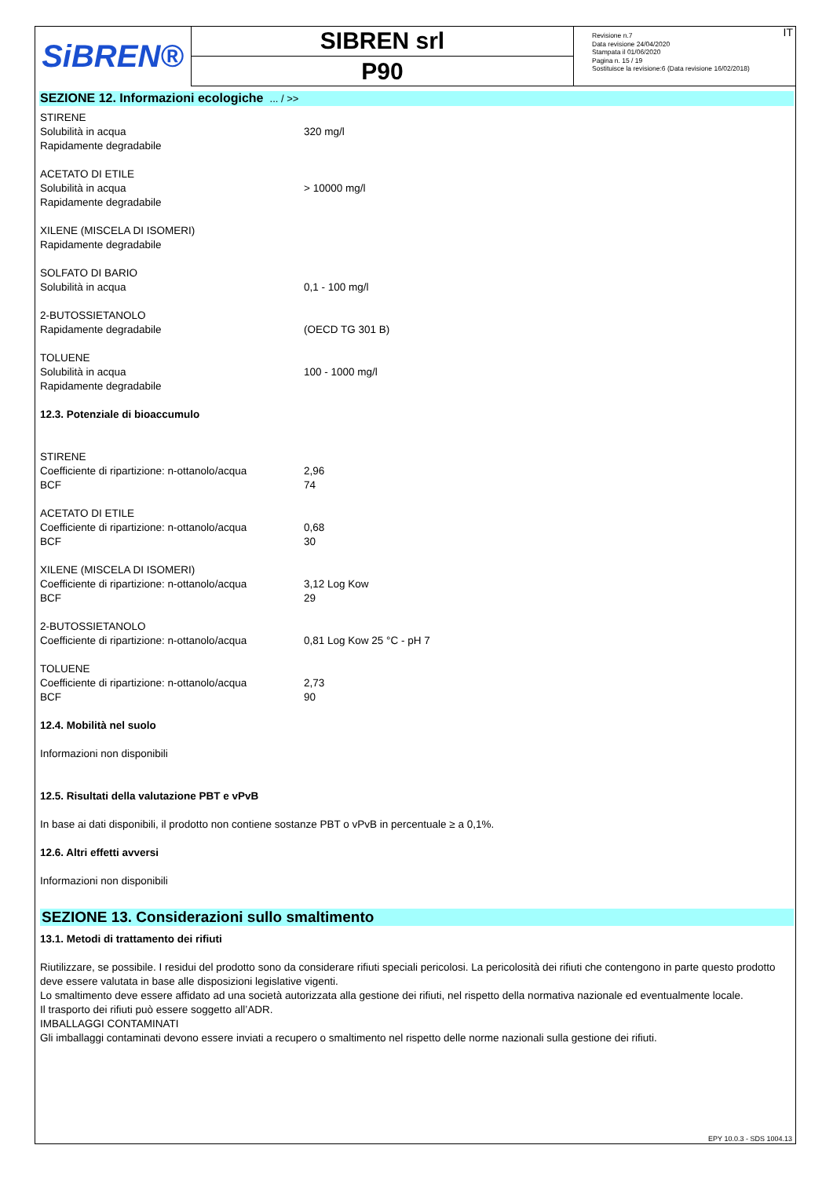SiBREN®
SIBREN srl
P90
Revisione n.7
Data revisione 24/04/2020
Stampata il 01/06/2020
Pagina n. 15 / 19
Sostituisce la revisione:6 (Data revisione 16/02/2018)
IT
SEZIONE 12. Informazioni ecologiche ... / >>
| STIRENE | |
| Solubilità in acqua | 320 mg/l |
| Rapidamente degradabile | |
| ACETATO DI ETILE | |
| Solubilità in acqua | > 10000 mg/l |
| Rapidamente degradabile | |
| XILENE (MISCELA DI ISOMERI) | |
| Rapidamente degradabile | |
| SOLFATO DI BARIO | |
| Solubilità in acqua | 0,1 - 100 mg/l |
| 2-BUTOSSIETANOLO | |
| Rapidamente degradabile | (OECD TG 301 B) |
| TOLUENE | |
| Solubilità in acqua | 100 - 1000 mg/l |
| Rapidamente degradabile | |
12.3. Potenziale di bioaccumulo
| STIRENE | |
| Coefficiente di ripartizione: n-ottanolo/acqua | 2,96 |
| BCF | 74 |
| ACETATO DI ETILE | |
| Coefficiente di ripartizione: n-ottanolo/acqua | 0,68 |
| BCF | 30 |
| XILENE (MISCELA DI ISOMERI) | |
| Coefficiente di ripartizione: n-ottanolo/acqua | 3,12 Log Kow |
| BCF | 29 |
| 2-BUTOSSIETANOLO | |
| Coefficiente di ripartizione: n-ottanolo/acqua | 0,81 Log Kow 25 °C - pH 7 |
| TOLUENE | |
| Coefficiente di ripartizione: n-ottanolo/acqua | 2,73 |
| BCF | 90 |
12.4. Mobilità nel suolo
Informazioni non disponibili
12.5. Risultati della valutazione PBT e vPvB
In base ai dati disponibili, il prodotto non contiene sostanze PBT o vPvB in percentuale ≥ a 0,1%.
12.6. Altri effetti avversi
Informazioni non disponibili
SEZIONE 13. Considerazioni sullo smaltimento
13.1. Metodi di trattamento dei rifiuti
Riutilizzare, se possibile. I residui del prodotto sono da considerare rifiuti speciali pericolosi. La pericolosità dei rifiuti che contengono in parte questo prodotto deve essere valutata in base alle disposizioni legislative vigenti.
Lo smaltimento deve essere affidato ad una società autorizzata alla gestione dei rifiuti, nel rispetto della normativa nazionale ed eventualmente locale.
Il trasporto dei rifiuti può essere soggetto all’ADR.
IMBALLAGGI CONTAMINATI
Gli imballaggi contaminati devono essere inviati a recupero o smaltimento nel rispetto delle norme nazionali sulla gestione dei rifiuti.
EPY 10.0.3 - SDS 1004.13